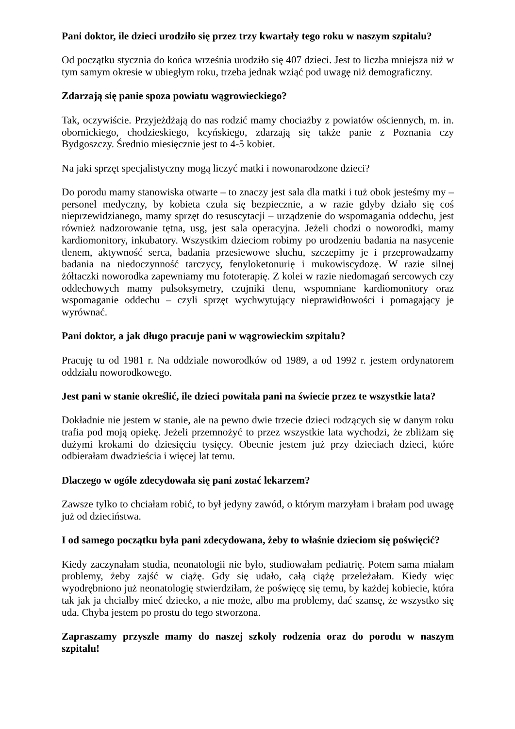Pani doktor, ile dzieci urodziło się przez trzy kwartały tego roku w naszym szpitalu?
Od początku stycznia do końca września urodziło się 407 dzieci. Jest to liczba mniejsza niż w tym samym okresie w ubiegłym roku, trzeba jednak wziąć pod uwagę niż demograficzny.
Zdarzają się panie spoza powiatu wągrowieckiego?
Tak, oczywiście. Przyjeżdżają do nas rodzić mamy chociażby z powiatów ościennych, m. in. obornickiego, chodzieskiego, kcyńskiego, zdarzają się także panie z Poznania czy Bydgoszczy. Średnio miesięcznie jest to 4-5 kobiet.
Na jaki sprzęt specjalistyczny mogą liczyć matki i nowonarodzone dzieci?
Do porodu mamy stanowiska otwarte – to znaczy jest sala dla matki i tuż obok jesteśmy my – personel medyczny, by kobieta czuła się bezpiecznie, a w razie gdyby działo się coś nieprzewidzianego, mamy sprzęt do resuscytacji – urządzenie do wspomagania oddechu, jest również nadzorowanie tętna, usg, jest sala operacyjna. Jeżeli chodzi o noworodki, mamy kardiomonitory, inkubatory. Wszystkim dzieciom robimy po urodzeniu badania na nasycenie tlenem, aktywność serca, badania przesiewowe słuchu, szczepimy je i przeprowadzamy badania na niedoczynność tarczycy, fenyloketonurię i mukowiscydozę. W razie silnej żółtaczki noworodka zapewniamy mu fototerapię. Z kolei w razie niedomagań sercowych czy oddechowych mamy pulsoksymetry, czujniki tlenu, wspomniane kardiomonitory oraz wspomaganie oddechu – czyli sprzęt wychwytujący nieprawidłowości i pomagający je wyrównać.
Pani doktor, a jak długo pracuje pani w wągrowieckim szpitalu?
Pracuję tu od 1981 r. Na oddziale noworodków od 1989, a od 1992 r. jestem ordynatorem oddziału noworodkowego.
Jest pani w stanie określić, ile dzieci powitała pani na świecie przez te wszystkie lata?
Dokładnie nie jestem w stanie, ale na pewno dwie trzecie dzieci rodzących się w danym roku trafia pod moją opiekę. Jeżeli przemnożyć to przez wszystkie lata wychodzi, że zbliżam się dużymi krokami do dziesięciu tysięcy. Obecnie jestem już przy dzieciach dzieci, które odbierałam dwadzieścia i więcej lat temu.
Dlaczego w ogóle zdecydowała się pani zostać lekarzem?
Zawsze tylko to chciałam robić, to był jedyny zawód, o którym marzyłam i brałam pod uwagę już od dzieciństwa.
I od samego początku była pani zdecydowana, żeby to właśnie dzieciom się poświęcić?
Kiedy zaczynałam studia, neonatologii nie było, studiowałam pediatrię. Potem sama miałam problemy, żeby zajść w ciążę. Gdy się udało, całą ciążę przeleżałam. Kiedy więc wyodrębniono już neonatologię stwierdziłam, że poświęcę się temu, by każdej kobiecie, która tak jak ja chciałby mieć dziecko, a nie może, albo ma problemy, dać szansę, że wszystko się uda. Chyba jestem po prostu do tego stworzona.
Zapraszamy przyszłe mamy do naszej szkoły rodzenia oraz do porodu w naszym szpitalu!